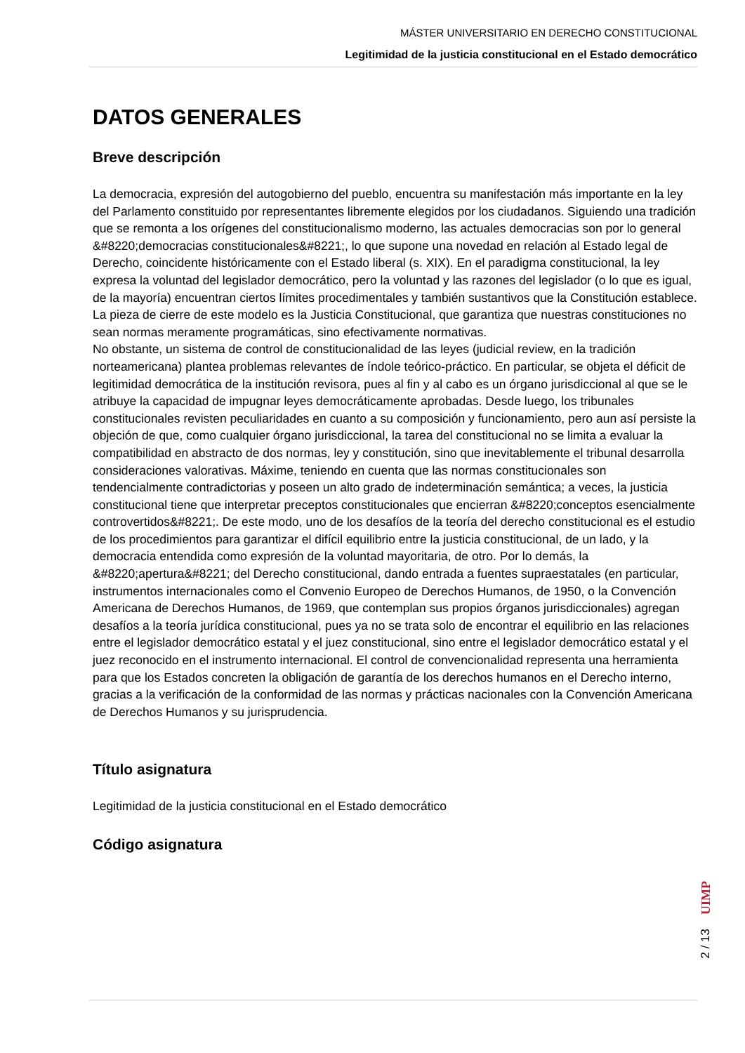MÁSTER UNIVERSITARIO EN DERECHO CONSTITUCIONAL
Legitimidad de la justicia constitucional en el Estado democrático
DATOS GENERALES
Breve descripción
La democracia, expresión del autogobierno del pueblo, encuentra su manifestación más importante en la ley del Parlamento constituido por representantes libremente elegidos por los ciudadanos. Siguiendo una tradición que se remonta a los orígenes del constitucionalismo moderno, las actuales democracias son por lo general &#8220;democracias constitucionales&#8221;, lo que supone una novedad en relación al Estado legal de Derecho, coincidente históricamente con el Estado liberal (s. XIX). En el paradigma constitucional, la ley expresa la voluntad del legislador democrático, pero la voluntad y las razones del legislador (o lo que es igual, de la mayoría) encuentran ciertos límites procedimentales y también sustantivos que la Constitución establece. La pieza de cierre de este modelo es la Justicia Constitucional, que garantiza que nuestras constituciones no sean normas meramente programáticas, sino efectivamente normativas.
No obstante, un sistema de control de constitucionalidad de las leyes (judicial review, en la tradición norteamericana) plantea problemas relevantes de índole teórico-práctico. En particular, se objeta el déficit de legitimidad democrática de la institución revisora, pues al fin y al cabo es un órgano jurisdiccional al que se le atribuye la capacidad de impugnar leyes democráticamente aprobadas. Desde luego, los tribunales constitucionales revisten peculiaridades en cuanto a su composición y funcionamiento, pero aun así persiste la objeción de que, como cualquier órgano jurisdiccional, la tarea del constitucional no se limita a evaluar la compatibilidad en abstracto de dos normas, ley y constitución, sino que inevitablemente el tribunal desarrolla consideraciones valorativas. Máxime, teniendo en cuenta que las normas constitucionales son tendencialmente contradictorias y poseen un alto grado de indeterminación semántica; a veces, la justicia constitucional tiene que interpretar preceptos constitucionales que encierran &#8220;conceptos esencialmente controvertidos&#8221;. De este modo, uno de los desafíos de la teoría del derecho constitucional es el estudio de los procedimientos para garantizar el difícil equilibrio entre la justicia constitucional, de un lado, y la democracia entendida como expresión de la voluntad mayoritaria, de otro. Por lo demás, la &#8220;apertura&#8221; del Derecho constitucional, dando entrada a fuentes supraestatales (en particular, instrumentos internacionales como el Convenio Europeo de Derechos Humanos, de 1950, o la Convención Americana de Derechos Humanos, de 1969, que contemplan sus propios órganos jurisdiccionales) agregan desafíos a la teoría jurídica constitucional, pues ya no se trata solo de encontrar el equilibrio en las relaciones entre el legislador democrático estatal y el juez constitucional, sino entre el legislador democrático estatal y el juez reconocido en el instrumento internacional. El control de convencionalidad representa una herramienta para que los Estados concreten la obligación de garantía de los derechos humanos en el Derecho interno, gracias a la verificación de la conformidad de las normas y prácticas nacionales con la Convención Americana de Derechos Humanos y su jurisprudencia.
Título asignatura
Legitimidad de la justicia constitucional en el Estado democrático
Código asignatura
UIMP
2 / 13